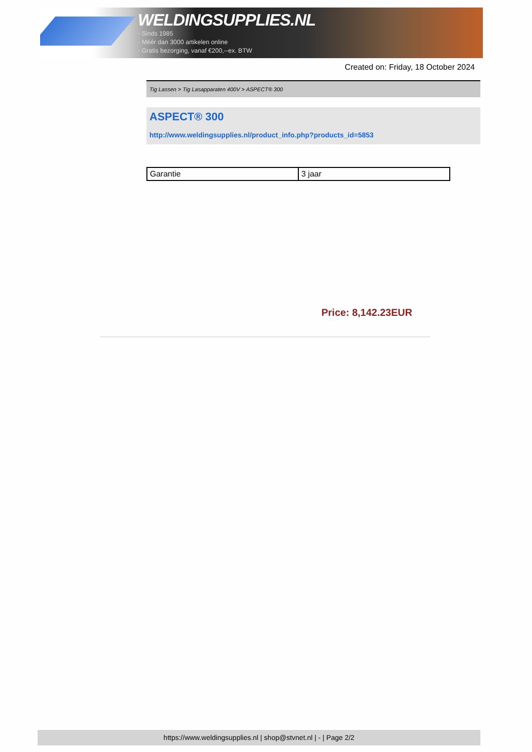WELDINGSUPPLIES.NL
- Sinds 1985
- Méér dan 3000 artikelen online
- Gratis bezorging, vanaf €200,--ex. BTW
Created on: Friday, 18 October 2024
Tig Lassen > Tig Lasapparaten 400V > ASPECT® 300
ASPECT® 300
http://www.weldingsupplies.nl/product_info.php?products_id=5853
| Garantie | 3 jaar |
Price: 8,142.23EUR
https://www.weldingsupplies.nl | shop@stvnet.nl | - | Page 2/2